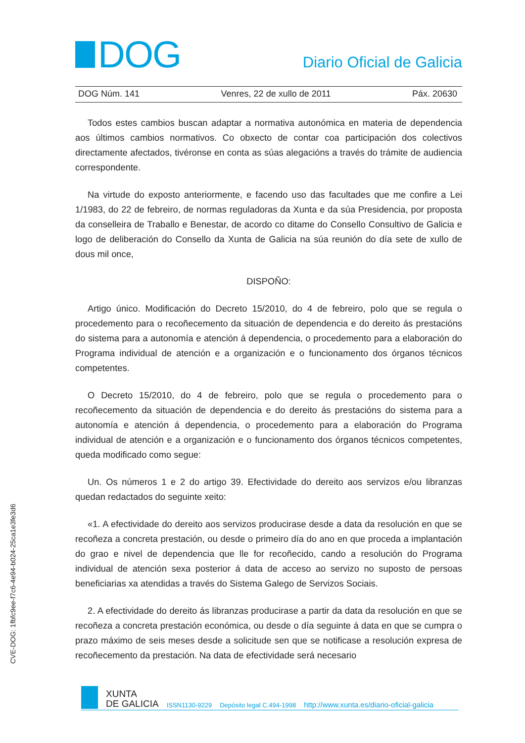DOG
Diario Oficial de Galicia
DOG Núm. 141 Venres, 22 de xullo de 2011 Páx. 20630
Todos estes cambios buscan adaptar a normativa autonómica en materia de dependencia aos últimos cambios normativos. Co obxecto de contar coa participación dos colectivos directamente afectados, tivéronse en conta as súas alegacións a través do trámite de audiencia correspondente.
Na virtude do exposto anteriormente, e facendo uso das facultades que me confire a Lei 1/1983, do 22 de febreiro, de normas reguladoras da Xunta e da súa Presidencia, por proposta da conselleira de Traballo e Benestar, de acordo co ditame do Consello Consultivo de Galicia e logo de deliberación do Consello da Xunta de Galicia na súa reunión do día sete de xullo de dous mil once,
DISPOÑO:
Artigo único. Modificación do Decreto 15/2010, do 4 de febreiro, polo que se regula o procedemento para o recoñecemento da situación de dependencia e do dereito ás prestacións do sistema para a autonomía e atención á dependencia, o procedemento para a elaboración do Programa individual de atención e a organización e o funcionamento dos órganos técnicos competentes.
O Decreto 15/2010, do 4 de febreiro, polo que se regula o procedemento para o recoñecemento da situación de dependencia e do dereito ás prestacións do sistema para a autonomía e atención á dependencia, o procedemento para a elaboración do Programa individual de atención e a organización e o funcionamento dos órganos técnicos competentes, queda modificado como segue:
Un. Os números 1 e 2 do artigo 39. Efectividade do dereito aos servizos e/ou libranzas quedan redactados do seguinte xeito:
«1. A efectividade do dereito aos servizos producirase desde a data da resolución en que se recoñeza a concreta prestación, ou desde o primeiro día do ano en que proceda a implantación do grao e nivel de dependencia que lle for recoñecido, cando a resolución do Programa individual de atención sexa posterior á data de acceso ao servizo no suposto de persoas beneficiarias xa atendidas a través do Sistema Galego de Servizos Sociais.
2. A efectividade do dereito ás libranzas producirase a partir da data da resolución en que se recoñeza a concreta prestación económica, ou desde o día seguinte á data en que se cumpra o prazo máximo de seis meses desde a solicitude sen que se notificase a resolución expresa de recoñecemento da prestación. Na data de efectividade será necesario
CVE-DOG: 1fbfc9ee-f7c6-4e94-b024-25ca1e3fe3d6
XUNTA
DE GALICIA
ISSN1130-9229 Depósito legal C.494-1998 http://www.xunta.es/diario-oficial-galicia